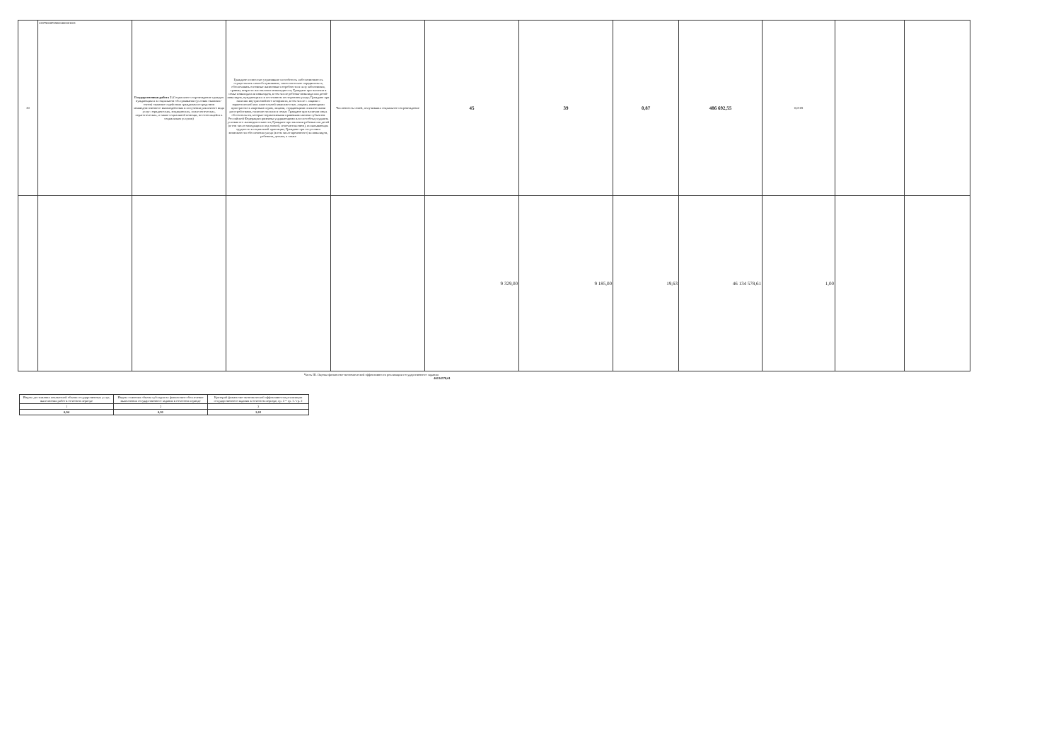| 30 | 22879000P69000400001001 | Государственная работа 2 (Социальное сопровождение граждан нуждающихся в социальном обслуживании (условия оказания - очное) оказание содействия гражданам посредством межведомственного взаимодействия в получении различного вида услуг: юридических, медицинских, психологических, педагогических, а также социальной помощи, не относящейся к социальным услугам) | Граждане полностью утратившие способность либо возможность осуществлять самообслуживание, самостоятельно передвигаться, обеспечивать основные жизненные потребности в силу заболевания, травмы, возраста или наличия инвалидности; Граждане при наличии в семье инвалида или инвалидов, в том числе ребенка-инвалида или детей-инвалидов, нуждающихся в постоянном постороннем уходе; Граждане при наличии внутрисемейного конфликта, в том числе с лицами с наркотической или алкогольной зависимостью, лицами, имеющими пристрастие к азартным играм, лицами, страдающими психическими расстройствами, наличие насилия в семье; Граждане при наличии иных обстоятельств, которые нормативными правовыми актами субъектов Российской Федерации признаны ухудшающими или способны ухудшить условия его жизнедеятельности; Граждане при наличии ребенка или детей (в том числе находящихся под опекой, попечительством), испытывающих трудности в социальной адаптации; Граждане при отсутствии возможности обеспечения ухода (в том числе временного) за инвалидом, ребенком, детьми, а также | Численность семей, получивших социальное сопровождение | 45 | 39 | 0,87 | 486 692,55 | 0,0105 | | |
| | | | | | 9 329,00 | 9 185,00 | 19,63 | 46 134 578,61 | 1,00 | | |
Часть III. Оценка финансово-экономической эффективности реализации государственного задания 46134578,61
| Индекс достижения показателей объема государственных услуг, выполнения работ в отчетном периоде | Индекс освоения объема субсидии на финансовое обеспечение выполнения государственного задания в отчетном периоде | Критерий финансово-экономической эффективности реализации государственного задания в отчетном периоде, гр. 3 = гр. 1 / гр. 2 |
| 1 | 2 | 3 |
| 0,94 | 0,91 | 1,03 |